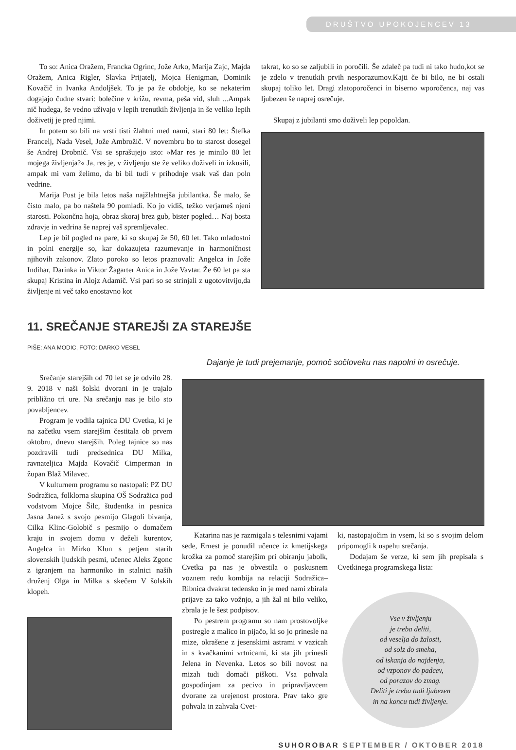DRUŠTVO UPOKOJENCEV 13
To so: Anica Oražem, Francka Ogrinc, Jože Arko, Marija Zajc, Majda Oražem, Anica Rigler, Slavka Prijatelj, Mojca Henigman, Dominik Kovačič in Ivanka Andoljšek. To je pa že obdobje, ko se nekaterim dogajajo čudne stvari: bolečine v križu, revma, peša vid, sluh ...Ampak nič hudega, še vedno uživajo v lepih trenutkih življenja in še veliko lepih doživetij je pred njimi.
In potem so bili na vrsti tisti žlahtni med nami, stari 80 let: Štefka Francelj, Nada Vesel, Jože Ambrožič. V novembru bo to starost dosegel še Andrej Drobnič. Vsi se sprašujejo isto: »Mar res je minilo 80 let mojega življenja?« Ja, res je, v življenju ste že veliko doživeli in izkusili, ampak mi vam želimo, da bi bil tudi v prihodnje vsak vaš dan poln vedrine.
Marija Pust je bila letos naša najžlahtnejša jubilantka. Še malo, še čisto malo, pa bo naštela 90 pomladi. Ko jo vidiš, težko verjameš njeni starosti. Pokončna hoja, obraz skoraj brez gub, bister pogled… Naj bosta zdravje in vedrina še naprej vaš spremljevalec.
Lep je bil pogled na pare, ki so skupaj že 50, 60 let. Tako mladostni in polni energije so, kar dokazujeta razumevanje in harmoničnost njihovih zakonov. Zlato poroko so letos praznovali: Angelca in Jože Indihar, Darinka in Viktor Žagarter Anica in Jože Vavtar. Že 60 let pa sta skupaj Kristina in Alojz Adamič. Vsi pari so se strinjali z ugotovitvijo,da življenje ni več tako enostavno kot
takrat, ko so se zaljubili in poročili. Še zdaleč pa tudi ni tako hudo,kot se je zdelo v trenutkih prvih nesporazumov.Kajti če bi bilo, ne bi ostali skupaj toliko let. Dragi zlatoporočenci in biserno wporočenca, naj vas ljubezen še naprej osrečuje.
Skupaj z jubilanti smo doživeli lep popoldan.
11. SREČANJE STAREJŠI ZA STAREJŠE
PIŠE: ANA MODIC, FOTO: DARKO VESEL
Srečanje starejših od 70 let se je odvilo 28. 9. 2018 v naši šolski dvorani in je trajalo približno tri ure. Na srečanju nas je bilo sto povabljencev.
Program je vodila tajnica DU Cvetka, ki je na začetku vsem starejšim čestitala ob prvem oktobru, dnevu starejših. Poleg tajnice so nas pozdravili tudi predsednica DU Milka, ravnateljica Majda Kovačič Cimperman in župan Blaž Milavec.
V kulturnem programu so nastopali: PZ DU Sodražica, folklorna skupina OŠ Sodražica pod vodstvom Mojce Šilc, študentka in pesnica Jasna Janež s svojo pesmijo Glagoli bivanja, Cilka Klinc-Golobič s pesmijo o domačem kraju in svojem domu v deželi kurentov, Angelca in Mirko Klun s petjem starih slovenskih ljudskih pesmi, učenec Aleks Zgonc z igranjem na harmoniko in stalnici naših druženj Olga in Milka s skečem V šolskih klopeh.
Dajanje je tudi prejemanje, pomoč sočloveku nas napolni in osrečuje.
Katarina nas je razmigala s telesnimi vajami sede, Ernest je ponudil učence iz kmetijskega krožka za pomoč starejšim pri obiranju jabolk, Cvetka pa nas je obvestila o poskusnem voznem redu kombija na relaciji Sodražica–Ribnica dvakrat tedensko in je med nami zbirala prijave za tako vožnjo, a jih žal ni bilo veliko, zbrala je le šest podpisov.
Po pestrem programu so nam prostovoljke postregle z malico in pijačo, ki so jo prinesle na mize, okrašene z jesenskimi astrami v vazicah in s kvačkanimi vrtnicami, ki sta jih prinesli Jelena in Nevenka. Letos so bili novost na mizah tudi domači piškoti. Vsa pohvala gospodinjam za pecivo in pripravljavcem dvorane za urejenost prostora. Prav tako gre pohvala in zahvala Cvet-
ki, nastopajočim in vsem, ki so s svojim delom pripomogli k uspehu srečanja.
Dodajam še verze, ki sem jih prepisala s Cvetkinega programskega lista:
Vse v življenju
je treba deliti,
od veselja do žalosti,
od solz do smeha,
od iskanja do najdenja,
od vzponov do padcev,
od porazov do zmag.
Deliti je treba tudi ljubezen
in na koncu tudi življenje.
SUHOROBAR SEPTEMBER / OKTOBER 2018